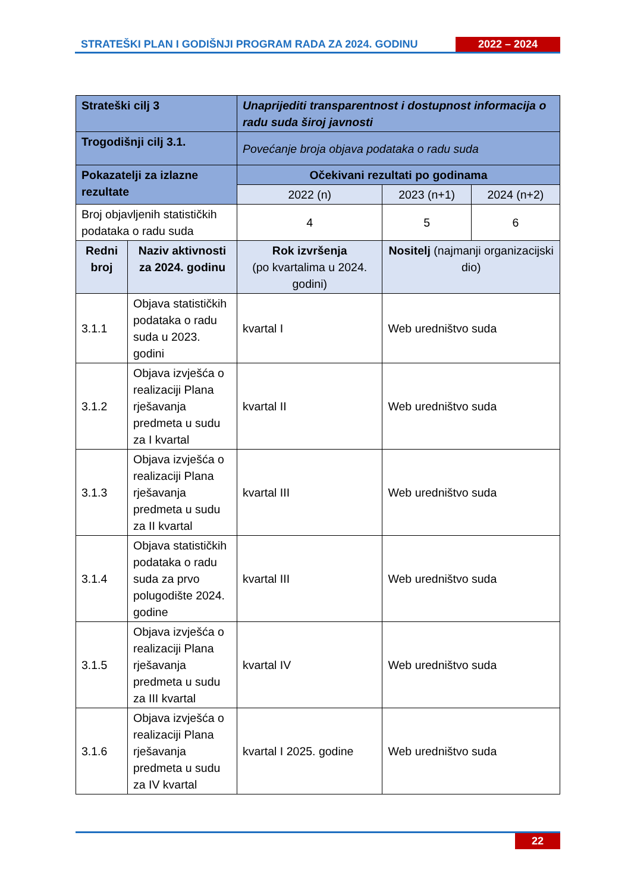STRATEŠKI PLAN I GODIŠNJI PROGRAM RADA ZA 2024. GODINU
2022 – 2024
| Strateški cilj 3 | | Unaprijediti transparentnost i dostupnost informacija o radu suda široj javnosti | | |
| Trogodišnji cilj 3.1. | | Povećanje broja objava podataka o radu suda | | |
| Pokazatelji za izlazne rezultate | | Očekivani rezultati po godinama | | |
| | | 2022 (n) | 2023 (n+1) | 2024 (n+2) |
| Broj objavljenih statističkih podataka o radu suda | | 4 | 5 | 6 |
| Redni broj | Naziv aktivnosti za 2024. godinu | Rok izvršenja (po kvartalima u 2024. godini) | Nositelj (najmanji organizacijski dio) | |
| 3.1.1 | Objava statističkih podataka o radu suda u 2023. godini | kvartal I | Web uredništvo suda | |
| 3.1.2 | Objava izvješća o realizaciji Plana rješavanja predmeta u sudu za I kvartal | kvartal II | Web uredništvo suda | |
| 3.1.3 | Objava izvješća o realizaciji Plana rješavanja predmeta u sudu za II kvartal | kvartal III | Web uredništvo suda | |
| 3.1.4 | Objava statističkih podataka o radu suda za prvo polugodište 2024. godine | kvartal III | Web uredništvo suda | |
| 3.1.5 | Objava izvješća o realizaciji Plana rješavanja predmeta u sudu za III kvartal | kvartal IV | Web uredništvo suda | |
| 3.1.6 | Objava izvješća o realizaciji Plana rješavanja predmeta u sudu za IV kvartal | kvartal I 2025. godine | Web uredništvo suda | |
22